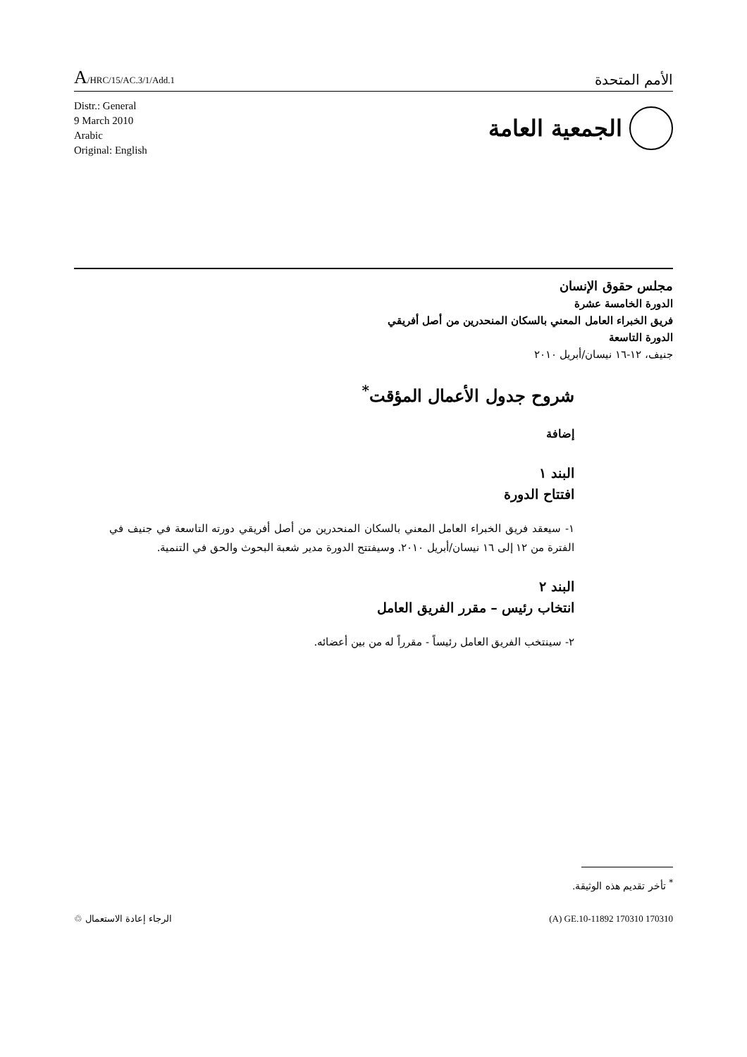A/HRC/15/AC.3/1/Add.1
الأمم المتحدة
Distr.: General
9 March 2010
Arabic
Original: English
الجمعية العامة
مجلس حقوق الإنسان
الدورة الخامسة عشرة
فريق الخبراء العامل المعني بالسكان المنحدرين من أصل أفريقي
الدورة التاسعة
جنيف، ١٢-١٦ نيسان/أبريل ٢٠١٠
شروح جدول الأعمال المؤقت<sup>*</sup>
إضافة
البند ١
افتتاح الدورة
١- سيعقد فريق الخبراء العامل المعني بالسكان المنحدرين من أصل أفريقي دورته التاسعة في جنيف في الفترة من ١٢ إلى ١٦ نيسان/أبريل ٢٠١٠. وسيفتتح الدورة مدير شعبة البحوث والحق في التنمية.
البند ٢
انتخاب رئيس – مقرر الفريق العامل
٢- سينتخب الفريق العامل رئيساً - مقرراً له من بين أعضائه.
<sup>*</sup> تأخر تقديم هذه الوثيقة.
الرجاء إعادة الاستعمال ♲ (A) GE.10-11892 170310 170310